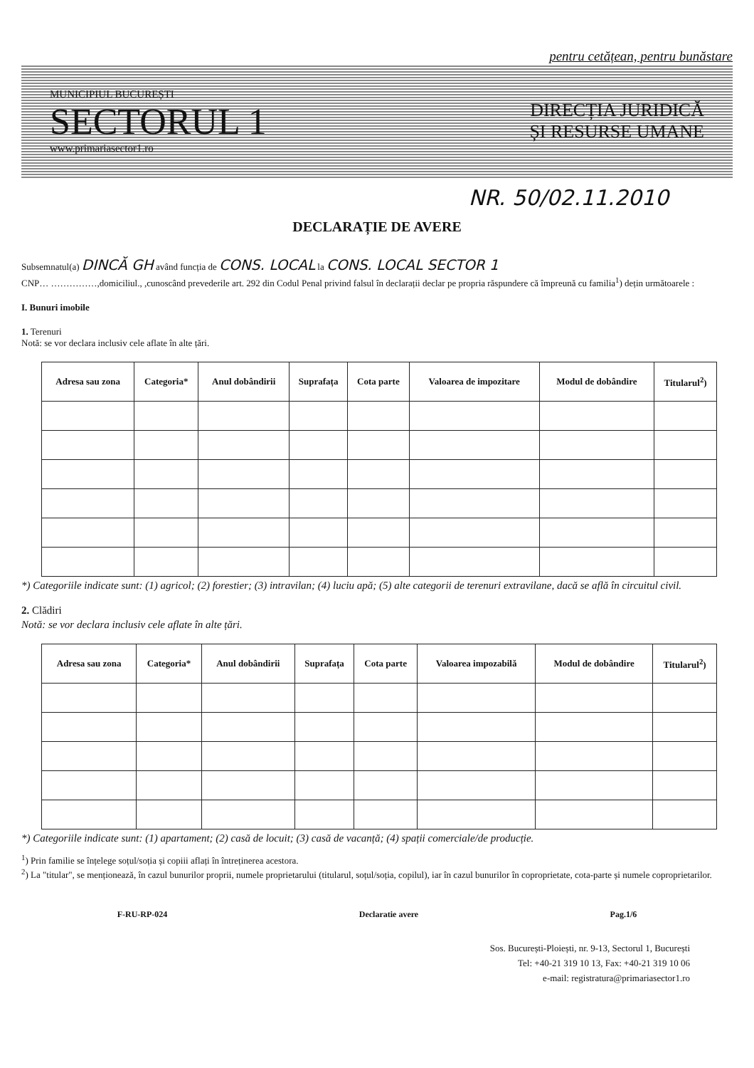pentru cetățean, pentru bunăstare
MUNICIPIUL BUCUREȘTI
SECTORUL 1
www.primariasector1.ro
DIRECȚIA JURIDICĂ
ȘI RESURSE UMANE
NR. 50/02.11.2010
DECLARAȚIE DE AVERE
Subsemnatul(a) DINCĂ GH având funcția de CONS. LOCAL la CONS. LOCAL SECTOR 1
CNP… ……………,domiciliul., ,cunoscând prevederile art. 292 din Codul Penal privind falsul în declarații declar pe propria răspundere că împreună cu familia<sup>1</sup>) dețin următoarele :
I. Bunuri imobile
1. Terenuri
Notă: se vor declara inclusiv cele aflate în alte țări.
| Adresa sau zona | Categoria* | Anul dobândirii | Suprafața | Cota parte | Valoarea de impozitare | Modul de dobândire | Titularul<sup>2</sup>) |
| --- | --- | --- | --- | --- | --- | --- | --- |
*) Categoriile indicate sunt: (1) agricol; (2) forestier; (3) intravilan; (4) luciu apă; (5) alte categorii de terenuri extravilane, dacă se află în circuitul civil.
2. Clădiri
Notă: se vor declara inclusiv cele aflate în alte țări.
| Adresa sau zona | Categoria* | Anul dobândirii | Suprafața | Cota parte | Valoarea impozabilă | Modul de dobândire | Titularul<sup>2</sup>) |
| --- | --- | --- | --- | --- | --- | --- | --- |
*) Categoriile indicate sunt: (1) apartament; (2) casă de locuit; (3) casă de vacanță; (4) spații comerciale/de producție.
<sup>1</sup>) Prin familie se înțelege soțul/soția și copiii aflați în întreținerea acestora.
<sup>2</sup>) La "titular", se menționează, în cazul bunurilor proprii, numele proprietarului (titularul, soțul/soția, copilul), iar în cazul bunurilor în coproprietate, cota-parte și numele coproprietarilor.
F-RU-RP-024 Declaratie avere Pag.1/6
Sos. București-Ploiești, nr. 9-13, Sectorul 1, București
Tel: +40-21 319 10 13, Fax: +40-21 319 10 06
e-mail: registratura@primariasector1.ro